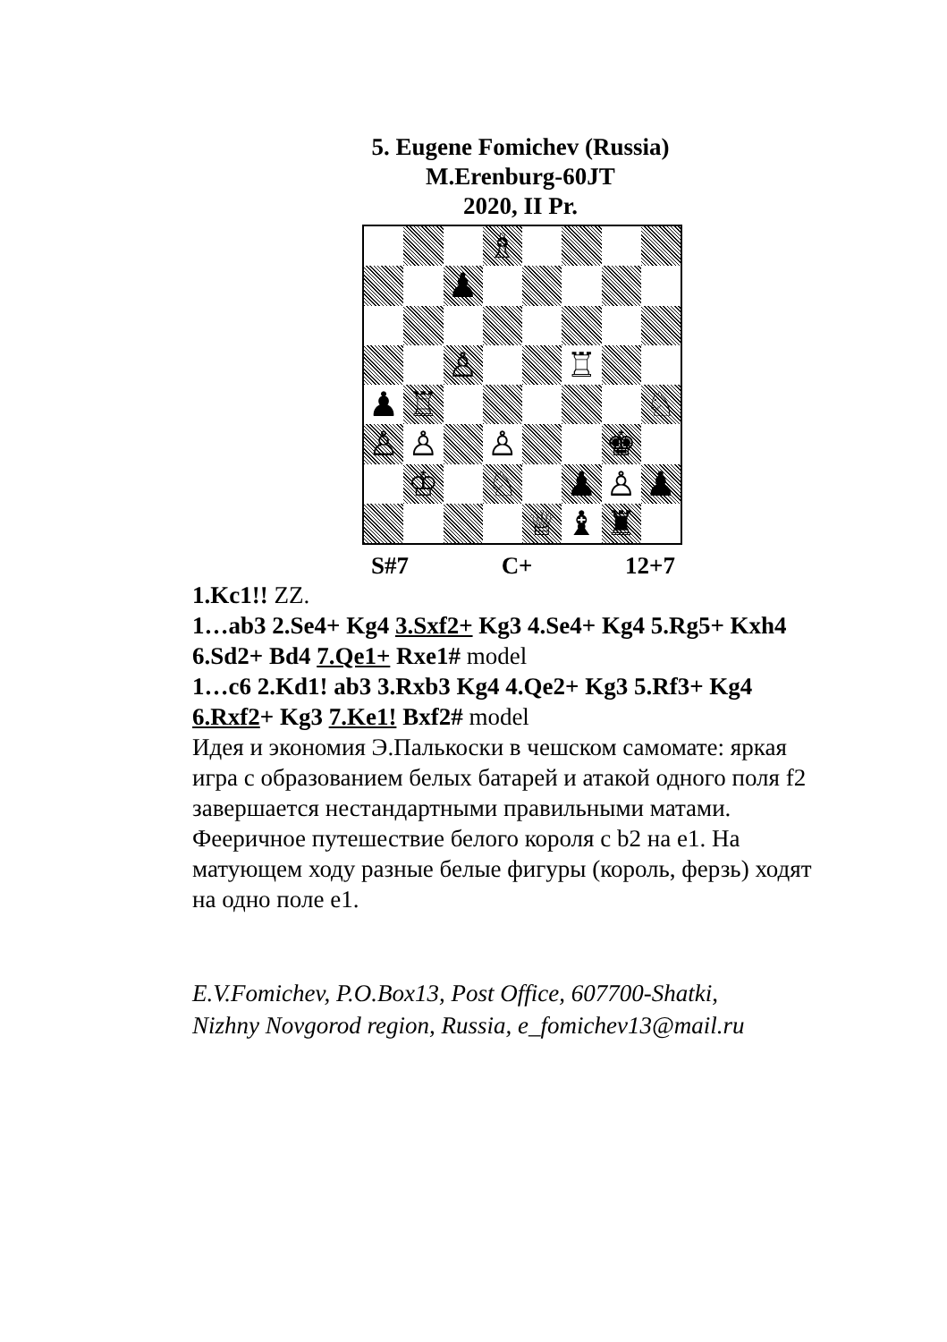5. Eugene Fomichev (Russia)
M.Erenburg-60JT
2020, II Pr.
♗
♟
♙
♖
♟
♖
♘
♙
♙
♙
♚
♔
♘
♟
♙
♟
♕
♝
♜
S#7 C+ 12+7
1.Kc1!! ZZ.
1…ab3 2.Se4+ Kg4 3.Sxf2+ Kg3 4.Se4+ Kg4 5.Rg5+ Kxh4 6.Sd2+ Bd4 7.Qe1+ Rxe1# model
1…c6 2.Kd1! ab3 3.Rxb3 Kg4 4.Qe2+ Kg3 5.Rf3+ Kg4 6.Rxf2+ Kg3 7.Ke1! Bxf2# model
Идея и экономия Э.Палькоски в чешском самомате: яркая игра с образованием белых батарей и атакой одного поля f2 завершается нестандартными правильными матами. Фееричное путешествие белого короля с b2 на e1. На матующем ходу разные белые фигуры (король, ферзь) ходят на одно поле e1.
E.V.Fomichev, P.O.Box13, Post Office, 607700-Shatki,
Nizhny Novgorod region, Russia, e_fomichev13@mail.ru